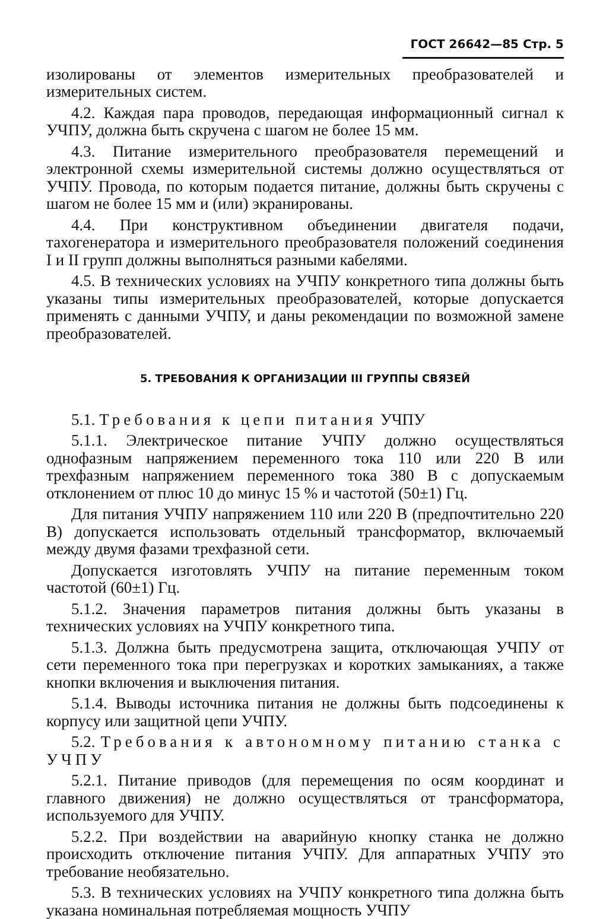ГОСТ 26642—85 Стр. 5
изолированы от элементов измерительных преобразователей и измерительных систем.
4.2. Каждая пара проводов, передающая информационный сигнал к УЧПУ, должна быть скручена с шагом не более 15 мм.
4.3. Питание измерительного преобразователя перемещений и электронной схемы измерительной системы должно осуществляться от УЧПУ. Провода, по которым подается питание, должны быть скручены с шагом не более 15 мм и (или) экранированы.
4.4. При конструктивном объединении двигателя подачи, тахогенератора и измерительного преобразователя положений соединения I и II групп должны выполняться разными кабелями.
4.5. В технических условиях на УЧПУ конкретного типа должны быть указаны типы измерительных преобразователей, которые допускается применять с данными УЧПУ, и даны рекомендации по возможной замене преобразователей.
5. ТРЕБОВАНИЯ К ОРГАНИЗАЦИИ III ГРУППЫ СВЯЗЕЙ
5.1. Требования к цепи питания УЧПУ
5.1.1. Электрическое питание УЧПУ должно осуществляться однофазным напряжением переменного тока 110 или 220 В или трехфазным напряжением переменного тока 380 В с допускаемым отклонением от плюс 10 до минус 15 % и частотой (50±1) Гц.
Для питания УЧПУ напряжением 110 или 220 В (предпочтительно 220 В) допускается использовать отдельный трансформатор, включаемый между двумя фазами трехфазной сети.
Допускается изготовлять УЧПУ на питание переменным током частотой (60±1) Гц.
5.1.2. Значения параметров питания должны быть указаны в технических условиях на УЧПУ конкретного типа.
5.1.3. Должна быть предусмотрена защита, отключающая УЧПУ от сети переменного тока при перегрузках и коротких замыканиях, а также кнопки включения и выключения питания.
5.1.4. Выводы источника питания не должны быть подсоединены к корпусу или защитной цепи УЧПУ.
5.2. Требования к автономному питанию станка с УЧПУ
5.2.1. Питание приводов (для перемещения по осям координат и главного движения) не должно осуществляться от трансформатора, используемого для УЧПУ.
5.2.2. При воздействии на аварийную кнопку станка не должно происходить отключение питания УЧПУ. Для аппаратных УЧПУ это требование необязательно.
5.3. В технических условиях на УЧПУ конкретного типа должна быть указана номинальная потребляемая мощность УЧПУ